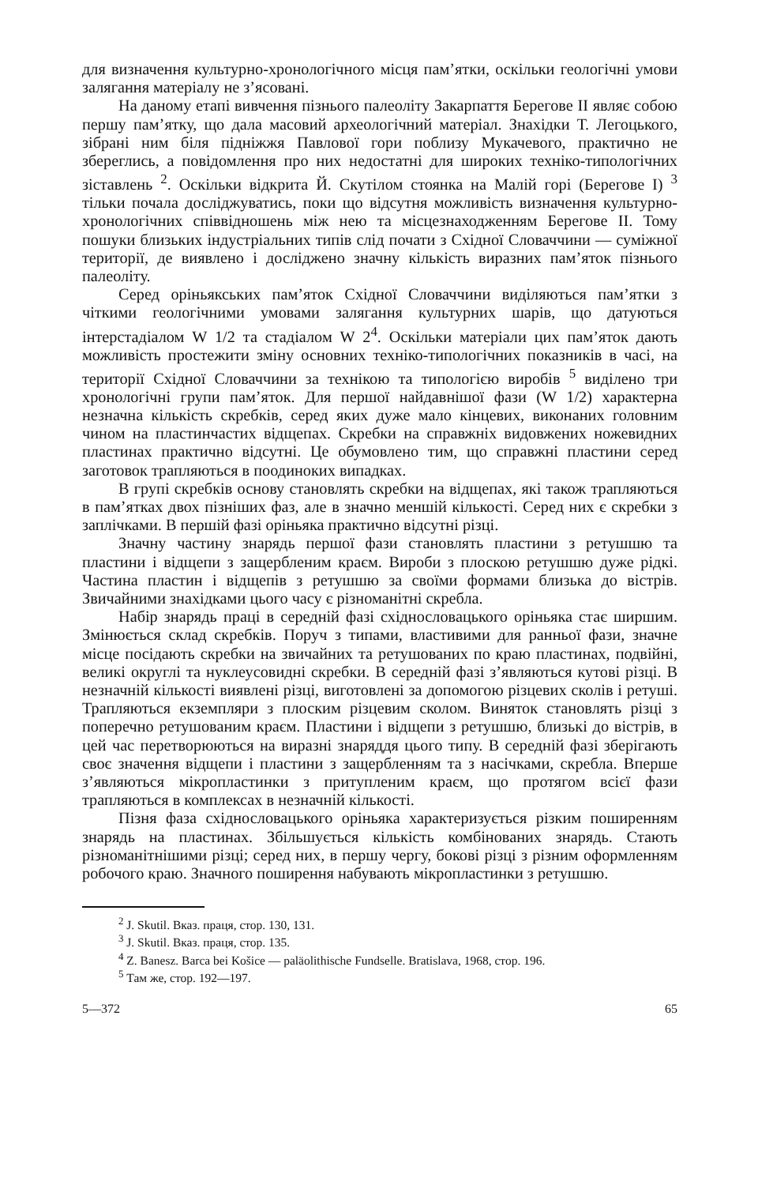для визначення культурно-хронологічного місця пам’ятки, оскільки геологічні умови залягання матеріалу не з’ясовані.
На даному етапі вивчення пізнього палеоліту Закарпаття Берегове II являє собою першу пам’ятку, що дала масовий археологічний матеріал. Знахідки Т. Легоцького, зібрані ним біля підніжжя Павлової гори поблизу Мукачевого, практично не збереглись, а повідомлення про них недостатні для широких техніко-типологічних зіставлень <sup>2</sup>. Оскільки відкрита Й. Скутілом стоянка на Малій горі (Берегове I) <sup>3</sup> тільки почала досліджуватись, поки що відсутня можливість визначення культурно-хронологічних співвідношень між нею та місцезнаходженням Берегове II. Тому пошуки близьких індустріальних типів слід почати з Східної Словаччини — суміжної території, де виявлено і досліджено значну кількість виразних пам’яток пізнього палеоліту.
Серед оріньякських пам’яток Східної Словаччини виділяються пам’ятки з чіткими геологічними умовами залягання культурних шарів, що датуються інтерстадіалом W 1/2 та стадіалом W 2<sup>4</sup>. Оскільки матеріали цих пам’яток дають можливість простежити зміну основних техніко-типологічних показників в часі, на території Східної Словаччини за технікою та типологією виробів <sup>5</sup> виділено три хронологічні групи пам’яток. Для першої найдавнішої фази (W 1/2) характерна незначна кількість скребків, серед яких дуже мало кінцевих, виконаних головним чином на пластинчастих відщепах. Скребки на справжніх видовжених ножевидних пластинах практично відсутні. Це обумовлено тим, що справжні пластини серед заготовок трапляються в поодиноких випадках.
В групі скребків основу становлять скребки на відщепах, які також трапляються в пам’ятках двох пізніших фаз, але в значно меншій кількості. Серед них є скребки з заплічками. В першій фазі оріньяка практично відсутні різці.
Значну частину знарядь першої фази становлять пластини з ретушшю та пластини і відщепи з защербленим краєм. Вироби з плоскою ретушшю дуже рідкі. Частина пластин і відщепів з ретушшю за своїми формами близька до вістрів. Звичайними знахідками цього часу є різноманітні скребла.
Набір знарядь праці в середній фазі східнословацького оріньяка стає ширшим. Змінюється склад скребків. Поруч з типами, властивими для ранньої фази, значне місце посідають скребки на звичайних та ретушованих по краю пластинах, подвійні, великі округлі та нуклеусовидні скребки. В середній фазі з’являються кутові різці. В незначній кількості виявлені різці, виготовлені за допомогою різцевих сколів і ретуші. Трапляються екземпляри з плоским різцевим сколом. Виняток становлять різці з поперечно ретушованим краєм. Пластини і відщепи з ретушшю, близькі до вістрів, в цей час перетворюються на виразні знаряддя цього типу. В середній фазі зберігають своє значення відщепи і пластини з защербленням та з насічками, скребла. Вперше з’являються мікропластинки з притупленим краєм, що протягом всієї фази трапляються в комплексах в незначній кількості.
Пізня фаза східнословацького оріньяка характеризується різким поширенням знарядь на пластинах. Збільшується кількість комбінованих знарядь. Стають різноманітнішими різці; серед них, в першу чергу, бокові різці з різним оформленням робочого краю. Значного поширення набувають мікропластинки з ретушшю.
<sup>2</sup> J. Skutil. Вказ. праця, стор. 130, 131.
<sup>3</sup> J. Skutil. Вказ. праця, стор. 135.
<sup>4</sup> Z. Banesz. Barca bei Košice — paläolithische Fundselle. Bratislava, 1968, стор. 196.
<sup>5</sup> Там же, стор. 192—197.
5—372 65